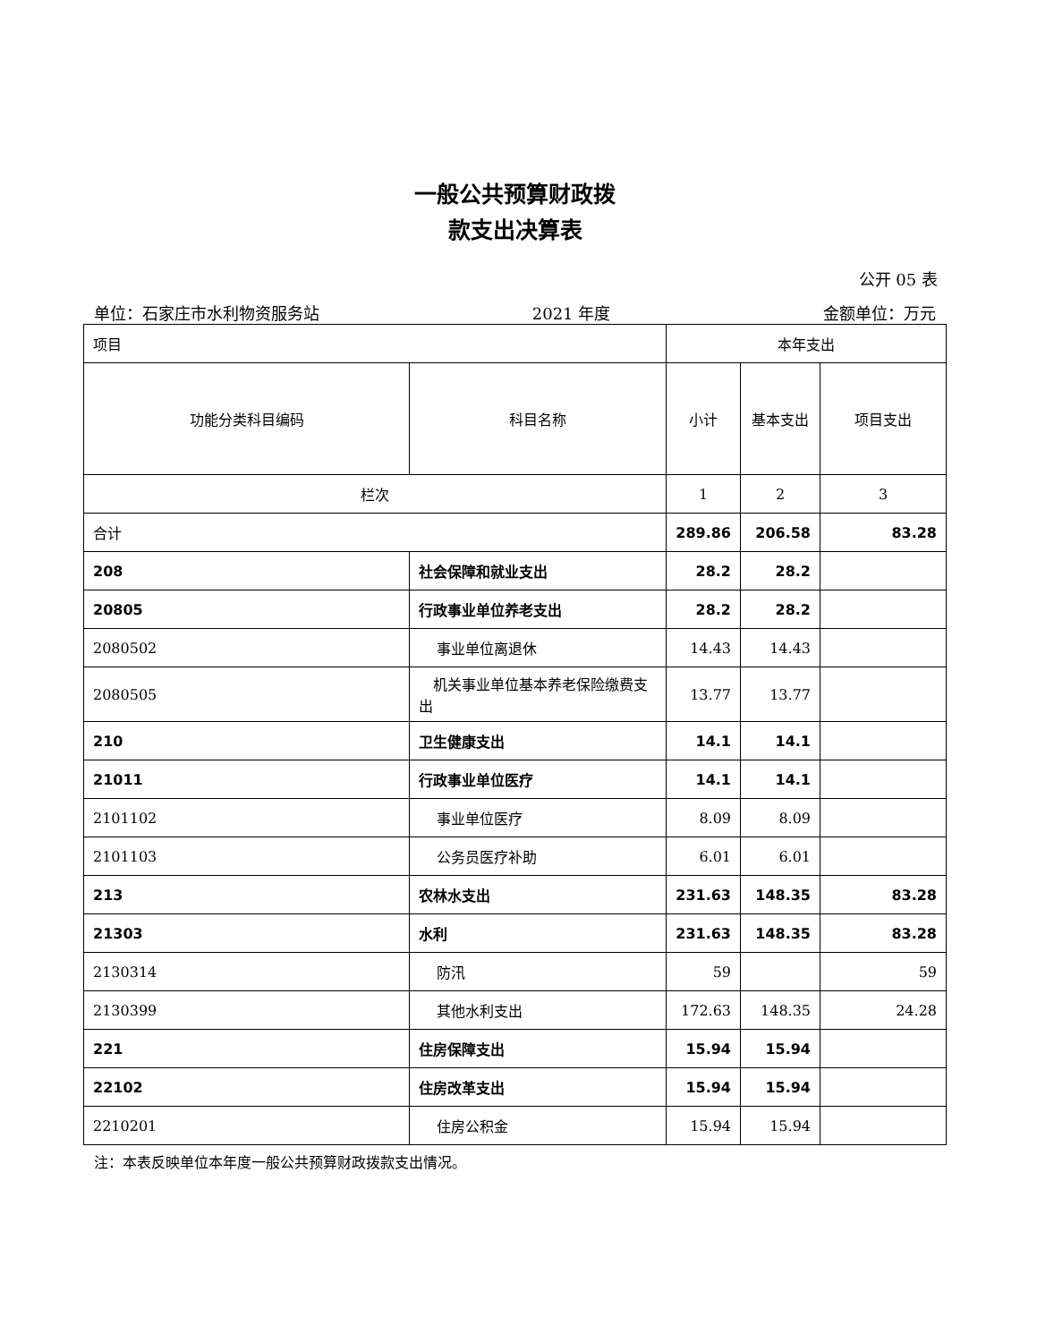一般公共预算财政拨
款支出决算表
公开 05 表
单位：石家庄市水利物资服务站 2021 年度 金额单位：万元
| 项目 | | 本年支出 | | |
| --- | --- | --- | --- | --- |
| 功能分类科目编码 | 科目名称 | 小计 | 基本支出 | 项目支出 |
| 栏次 | | 1 | 2 | 3 |
| 合计 | | 289.86 | 206.58 | 83.28 |
| 208 | 社会保障和就业支出 | 28.2 | 28.2 | |
| 20805 | 行政事业单位养老支出 | 28.2 | 28.2 | |
| 2080502 | 事业单位离退休 | 14.43 | 14.43 | |
| 2080505 | 机关事业单位基本养老保险缴费支出 | 13.77 | 13.77 | |
| 210 | 卫生健康支出 | 14.1 | 14.1 | |
| 21011 | 行政事业单位医疗 | 14.1 | 14.1 | |
| 2101102 | 事业单位医疗 | 8.09 | 8.09 | |
| 2101103 | 公务员医疗补助 | 6.01 | 6.01 | |
| 213 | 农林水支出 | 231.63 | 148.35 | 83.28 |
| 21303 | 水利 | 231.63 | 148.35 | 83.28 |
| 2130314 | 防汛 | 59 | | 59 |
| 2130399 | 其他水利支出 | 172.63 | 148.35 | 24.28 |
| 221 | 住房保障支出 | 15.94 | 15.94 | |
| 22102 | 住房改革支出 | 15.94 | 15.94 | |
| 2210201 | 住房公积金 | 15.94 | 15.94 | |
注：本表反映单位本年度一般公共预算财政拨款支出情况。